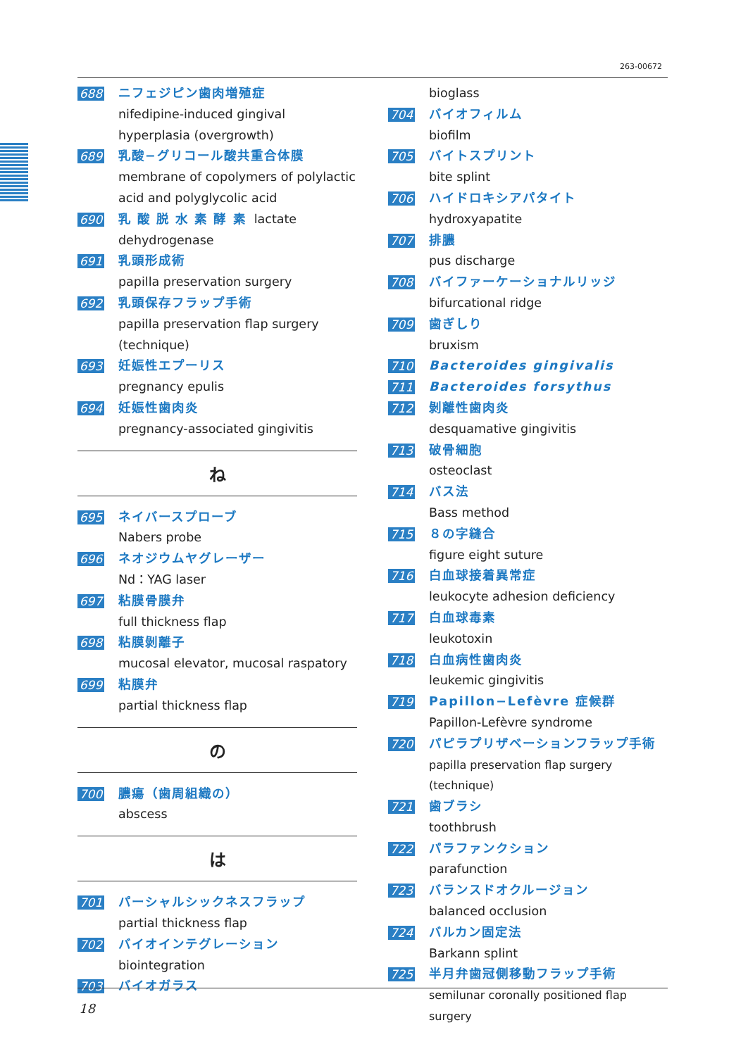263-00672
688 ニフェジピン歯肉増殖症
nifedipine-induced gingival hyperplasia (overgrowth)
689 乳酸−グリコール酸共重合体膜
membrane of copolymers of polylactic acid and polyglycolic acid
690 乳 酸 脱 水 素 酵 素 lactate
dehydrogenase
691 乳頭形成術
papilla preservation surgery
692 乳頭保存フラップ手術
papilla preservation flap surgery (technique)
693 妊娠性エプーリス
pregnancy epulis
694 妊娠性歯肉炎
pregnancy-associated gingivitis
ね
695 ネイバースプローブ
Nabers probe
696 ネオジウムヤグレーザー
Nd：YAG laser
697 粘膜骨膜弁
full thickness flap
698 粘膜剝離子
mucosal elevator, mucosal raspatory
699 粘膜弁
partial thickness flap
の
700 膿瘍（歯周組織の）
abscess
は
701 パーシャルシックネスフラップ
partial thickness flap
702 バイオインテグレーション
biointegration
703 バイオガラス
bioglass
704 バイオフィルム
biofilm
705 バイトスプリント
bite splint
706 ハイドロキシアパタイト
hydroxyapatite
707 排膿
pus discharge
708 バイファーケーショナルリッジ
bifurcational ridge
709 歯ぎしり
bruxism
710 Bacteroides gingivalis
711 Bacteroides forsythus
712 剝離性歯肉炎
desquamative gingivitis
713 破骨細胞
osteoclast
714 バス法
Bass method
715 ８の字縫合
figure eight suture
716 白血球接着異常症
leukocyte adhesion deficiency
717 白血球毒素
leukotoxin
718 白血病性歯肉炎
leukemic gingivitis
719 Papillon−Lefèvre 症候群
Papillon-Lefèvre syndrome
720 パピラプリザベーションフラップ手術
papilla preservation flap surgery (technique)
721 歯ブラシ
toothbrush
722 パラファンクション
parafunction
723 バランスドオクルージョン
balanced occlusion
724 バルカン固定法
Barkann splint
725 半月弁歯冠側移動フラップ手術
semilunar coronally positioned flap surgery
18